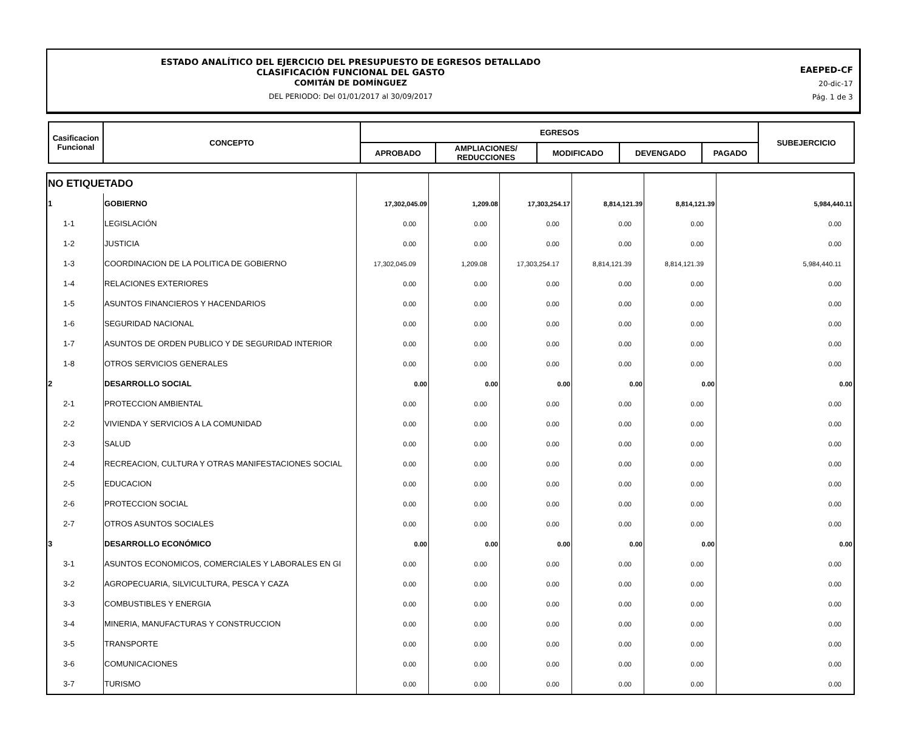ESTADO ANALÍTICO DEL EJERCICIO DEL PRESUPUESTO DE EGRESOS DETALLADO
CLASIFICACIÓN FUNCIONAL DEL GASTO
COMITÁN DE DOMÍNGUEZ
DEL PERIODO: Del 01/01/2017 al 30/09/2017
EAEPED-CF
20-dic-17
Pág. 1 de 3
| Casificacion Funcional | CONCEPTO | EGRESOS | | | | | SUBEJERCICIO |
| | | APROBADO | AMPLIACIONES/ REDUCCIONES | MODIFICADO | DEVENGADO | PAGADO | |
| NO ETIQUETADO | | | | | | | |
| 1 | GOBIERNO | 17,302,045.09 | 1,209.08 | 17,303,254.17 | 8,814,121.39 | 8,814,121.39 | 5,984,440.11 |
| 1-1 | LEGISLACIÓN | 0.00 | 0.00 | 0.00 | 0.00 | 0.00 | 0.00 |
| 1-2 | JUSTICIA | 0.00 | 0.00 | 0.00 | 0.00 | 0.00 | 0.00 |
| 1-3 | COORDINACION DE LA POLITICA DE GOBIERNO | 17,302,045.09 | 1,209.08 | 17,303,254.17 | 8,814,121.39 | 8,814,121.39 | 5,984,440.11 |
| 1-4 | RELACIONES EXTERIORES | 0.00 | 0.00 | 0.00 | 0.00 | 0.00 | 0.00 |
| 1-5 | ASUNTOS FINANCIEROS Y HACENDARIOS | 0.00 | 0.00 | 0.00 | 0.00 | 0.00 | 0.00 |
| 1-6 | SEGURIDAD NACIONAL | 0.00 | 0.00 | 0.00 | 0.00 | 0.00 | 0.00 |
| 1-7 | ASUNTOS DE ORDEN PUBLICO Y DE SEGURIDAD INTERIOR | 0.00 | 0.00 | 0.00 | 0.00 | 0.00 | 0.00 |
| 1-8 | OTROS SERVICIOS GENERALES | 0.00 | 0.00 | 0.00 | 0.00 | 0.00 | 0.00 |
| 2 | DESARROLLO SOCIAL | 0.00 | 0.00 | 0.00 | 0.00 | 0.00 | 0.00 |
| 2-1 | PROTECCION AMBIENTAL | 0.00 | 0.00 | 0.00 | 0.00 | 0.00 | 0.00 |
| 2-2 | VIVIENDA Y SERVICIOS A LA COMUNIDAD | 0.00 | 0.00 | 0.00 | 0.00 | 0.00 | 0.00 |
| 2-3 | SALUD | 0.00 | 0.00 | 0.00 | 0.00 | 0.00 | 0.00 |
| 2-4 | RECREACION, CULTURA Y OTRAS MANIFESTACIONES SOCIAL | 0.00 | 0.00 | 0.00 | 0.00 | 0.00 | 0.00 |
| 2-5 | EDUCACION | 0.00 | 0.00 | 0.00 | 0.00 | 0.00 | 0.00 |
| 2-6 | PROTECCION SOCIAL | 0.00 | 0.00 | 0.00 | 0.00 | 0.00 | 0.00 |
| 2-7 | OTROS ASUNTOS SOCIALES | 0.00 | 0.00 | 0.00 | 0.00 | 0.00 | 0.00 |
| 3 | DESARROLLO ECONÓMICO | 0.00 | 0.00 | 0.00 | 0.00 | 0.00 | 0.00 |
| 3-1 | ASUNTOS ECONOMICOS, COMERCIALES Y LABORALES EN GI | 0.00 | 0.00 | 0.00 | 0.00 | 0.00 | 0.00 |
| 3-2 | AGROPECUARIA, SILVICULTURA, PESCA Y CAZA | 0.00 | 0.00 | 0.00 | 0.00 | 0.00 | 0.00 |
| 3-3 | COMBUSTIBLES Y ENERGIA | 0.00 | 0.00 | 0.00 | 0.00 | 0.00 | 0.00 |
| 3-4 | MINERIA, MANUFACTURAS Y CONSTRUCCION | 0.00 | 0.00 | 0.00 | 0.00 | 0.00 | 0.00 |
| 3-5 | TRANSPORTE | 0.00 | 0.00 | 0.00 | 0.00 | 0.00 | 0.00 |
| 3-6 | COMUNICACIONES | 0.00 | 0.00 | 0.00 | 0.00 | 0.00 | 0.00 |
| 3-7 | TURISMO | 0.00 | 0.00 | 0.00 | 0.00 | 0.00 | 0.00 |